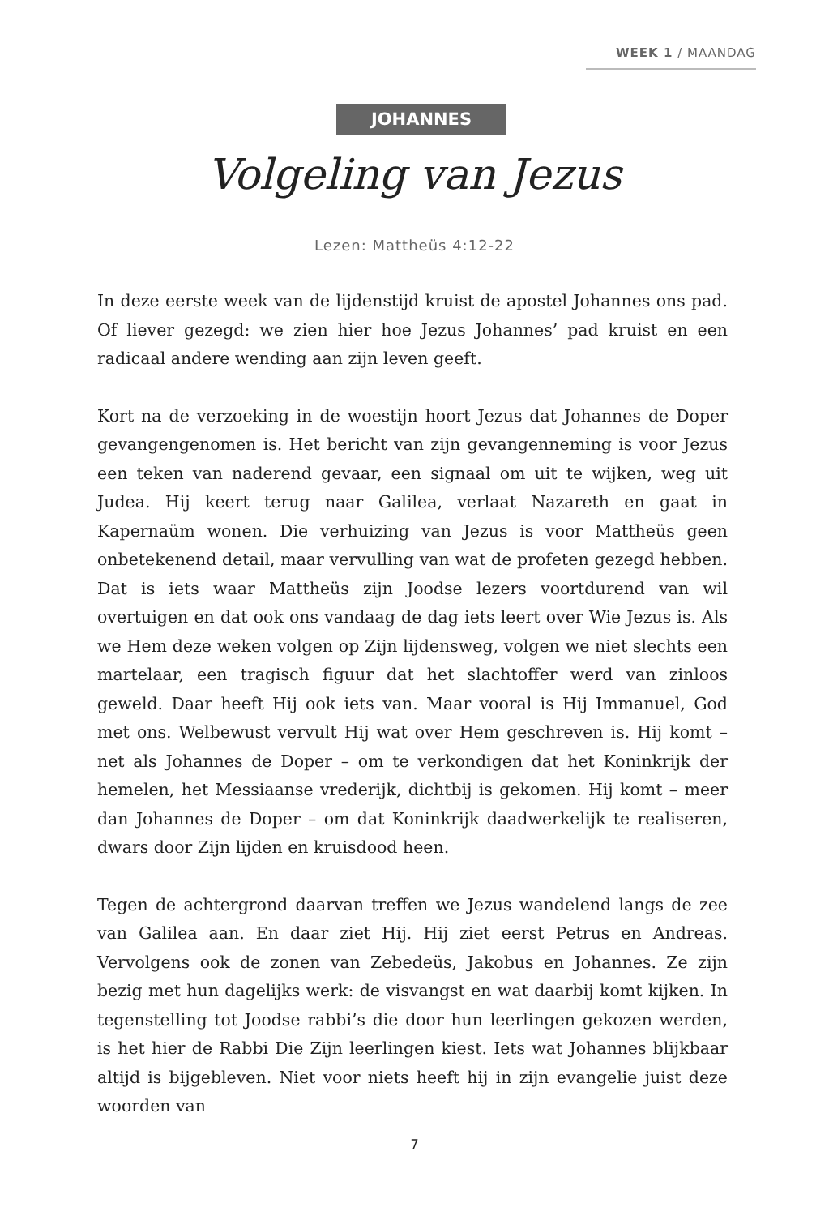WEEK 1 / MAANDAG
JOHANNES
Volgeling van Jezus
Lezen: Mattheüs 4:12-22
In deze eerste week van de lijdenstijd kruist de apostel Johannes ons pad. Of liever gezegd: we zien hier hoe Jezus Johannes’ pad kruist en een radicaal andere wending aan zijn leven geeft.
Kort na de verzoeking in de woestijn hoort Jezus dat Johannes de Doper gevangengenomen is. Het bericht van zijn gevangenneming is voor Jezus een teken van naderend gevaar, een signaal om uit te wijken, weg uit Judea. Hij keert terug naar Galilea, verlaat Nazareth en gaat in Kapernaüm wonen. Die verhuizing van Jezus is voor Mattheüs geen onbetekenend detail, maar vervulling van wat de profeten gezegd hebben. Dat is iets waar Mattheüs zijn Joodse lezers voortdurend van wil overtuigen en dat ook ons vandaag de dag iets leert over Wie Jezus is. Als we Hem deze weken volgen op Zijn lijdensweg, volgen we niet slechts een martelaar, een tragisch figuur dat het slachtoffer werd van zinloos geweld. Daar heeft Hij ook iets van. Maar vooral is Hij Immanuel, God met ons. Welbewust vervult Hij wat over Hem geschreven is. Hij komt – net als Johannes de Doper – om te verkondigen dat het Koninkrijk der hemelen, het Messiaanse vrederijk, dichtbij is gekomen. Hij komt – meer dan Johannes de Doper – om dat Koninkrijk daadwerkelijk te realiseren, dwars door Zijn lijden en kruisdood heen.
Tegen de achtergrond daarvan treffen we Jezus wandelend langs de zee van Galilea aan. En daar ziet Hij. Hij ziet eerst Petrus en Andreas. Vervolgens ook de zonen van Zebedeüs, Jakobus en Johannes. Ze zijn bezig met hun dagelijks werk: de visvangst en wat daarbij komt kijken. In tegenstelling tot Joodse rabbi’s die door hun leerlingen gekozen werden, is het hier de Rabbi Die Zijn leerlingen kiest. Iets wat Johannes blijkbaar altijd is bijgebleven. Niet voor niets heeft hij in zijn evangelie juist deze woorden van
7